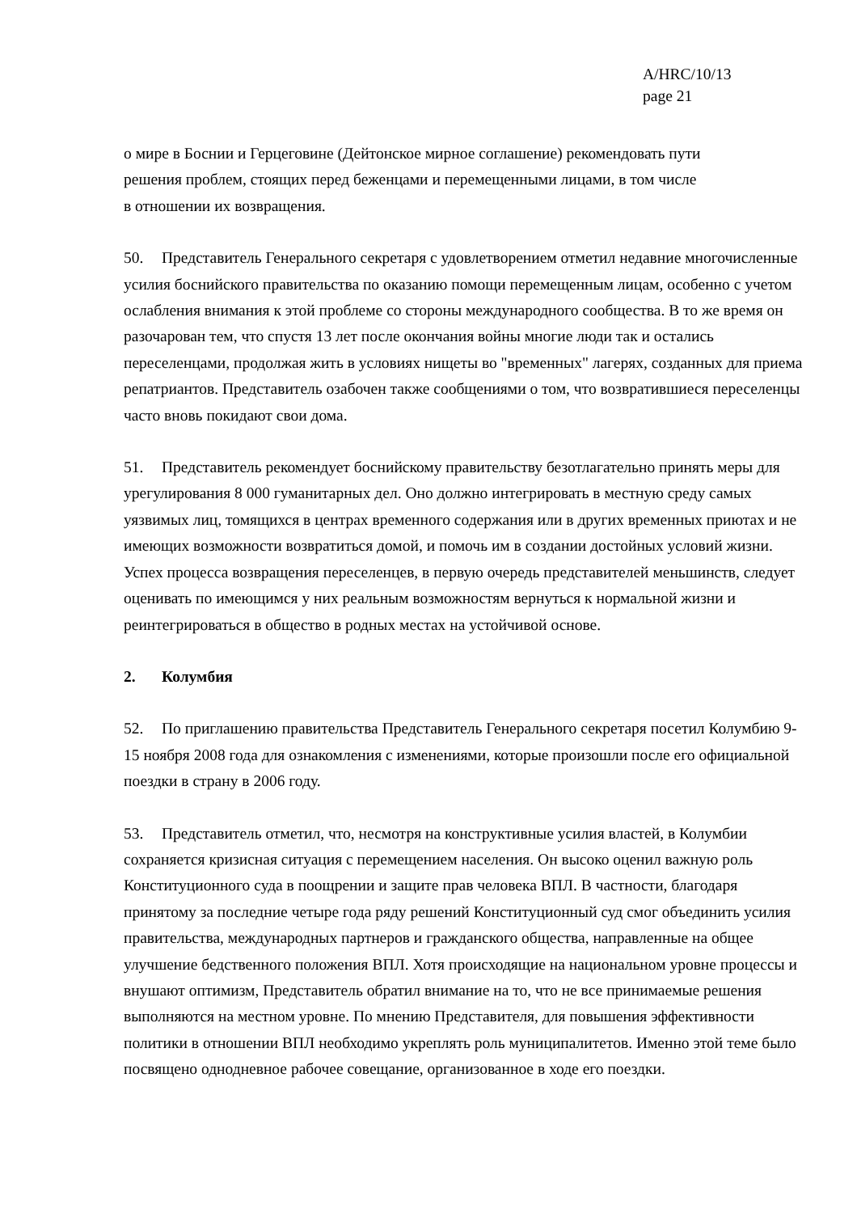A/HRC/10/13
page 21
о мире в Боснии и Герцеговине (Дейтонское мирное соглашение) рекомендовать пути
решения проблем, стоящих перед беженцами и перемещенными лицами, в том числе
в отношении их возвращения.
50. Представитель Генерального секретаря с удовлетворением отметил недавние многочисленные усилия боснийского правительства по оказанию помощи перемещенным лицам, особенно с учетом ослабления внимания к этой проблеме со стороны международного сообщества. В то же время он разочарован тем, что спустя 13 лет после окончания войны многие люди так и остались переселенцами, продолжая жить в условиях нищеты во "временных" лагерях, созданных для приема репатриантов. Представитель озабочен также сообщениями о том, что возвратившиеся переселенцы часто вновь покидают свои дома.
51. Представитель рекомендует боснийскому правительству безотлагательно принять меры для урегулирования 8 000 гуманитарных дел. Оно должно интегрировать в местную среду самых уязвимых лиц, томящихся в центрах временного содержания или в других временных приютах и не имеющих возможности возвратиться домой, и помочь им в создании достойных условий жизни. Успех процесса возвращения переселенцев, в первую очередь представителей меньшинств, следует оценивать по имеющимся у них реальным возможностям вернуться к нормальной жизни и реинтегрироваться в общество в родных местах на устойчивой основе.
2. Колумбия
52. По приглашению правительства Представитель Генерального секретаря посетил Колумбию 9-15 ноября 2008 года для ознакомления с изменениями, которые произошли после его официальной поездки в страну в 2006 году.
53. Представитель отметил, что, несмотря на конструктивные усилия властей, в Колумбии сохраняется кризисная ситуация с перемещением населения. Он высоко оценил важную роль Конституционного суда в поощрении и защите прав человека ВПЛ. В частности, благодаря принятому за последние четыре года ряду решений Конституционный суд смог объединить усилия правительства, международных партнеров и гражданского общества, направленные на общее улучшение бедственного положения ВПЛ. Хотя происходящие на национальном уровне процессы и внушают оптимизм, Представитель обратил внимание на то, что не все принимаемые решения выполняются на местном уровне. По мнению Представителя, для повышения эффективности политики в отношении ВПЛ необходимо укреплять роль муниципалитетов. Именно этой теме было посвящено однодневное рабочее совещание, организованное в ходе его поездки.